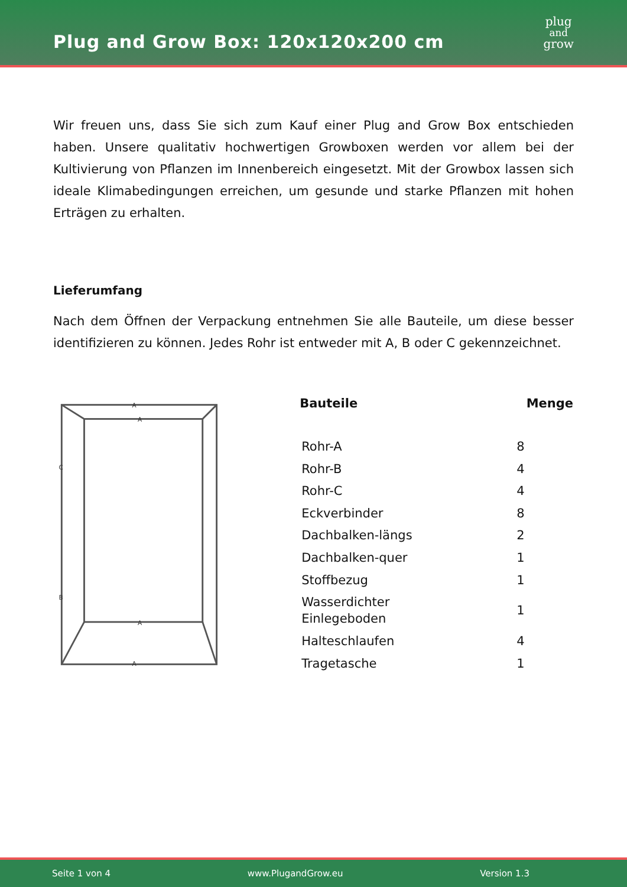Plug and Grow Box: 120x120x200 cm
plug
and
grow
Wir freuen uns, dass Sie sich zum Kauf einer Plug and Grow Box entschieden haben. Unsere qualitativ hochwertigen Growboxen werden vor allem bei der Kultivierung von Pflanzen im Innenbereich eingesetzt. Mit der Growbox lassen sich ideale Klimabedingungen erreichen, um gesunde und starke Pflanzen mit hohen Erträgen zu erhalten.
Lieferumfang
Nach dem Öffnen der Verpackung entnehmen Sie alle Bauteile, um diese besser identifizieren zu können. Jedes Rohr ist entweder mit A, B oder C gekennzeichnet.
A
A
C
B
A
A
| Bauteile | Menge |
| --- | --- |
| Rohr-A | 8 |
| Rohr-B | 4 |
| Rohr-C | 4 |
| Eckverbinder | 8 |
| Dachbalken-längs | 2 |
| Dachbalken-quer | 1 |
| Stoffbezug | 1 |
| Wasserdichter Einlegeboden | 1 |
| Halteschlaufen | 4 |
| Tragetasche | 1 |
Seite 1 von 4 www.PlugandGrow.eu Version 1.3